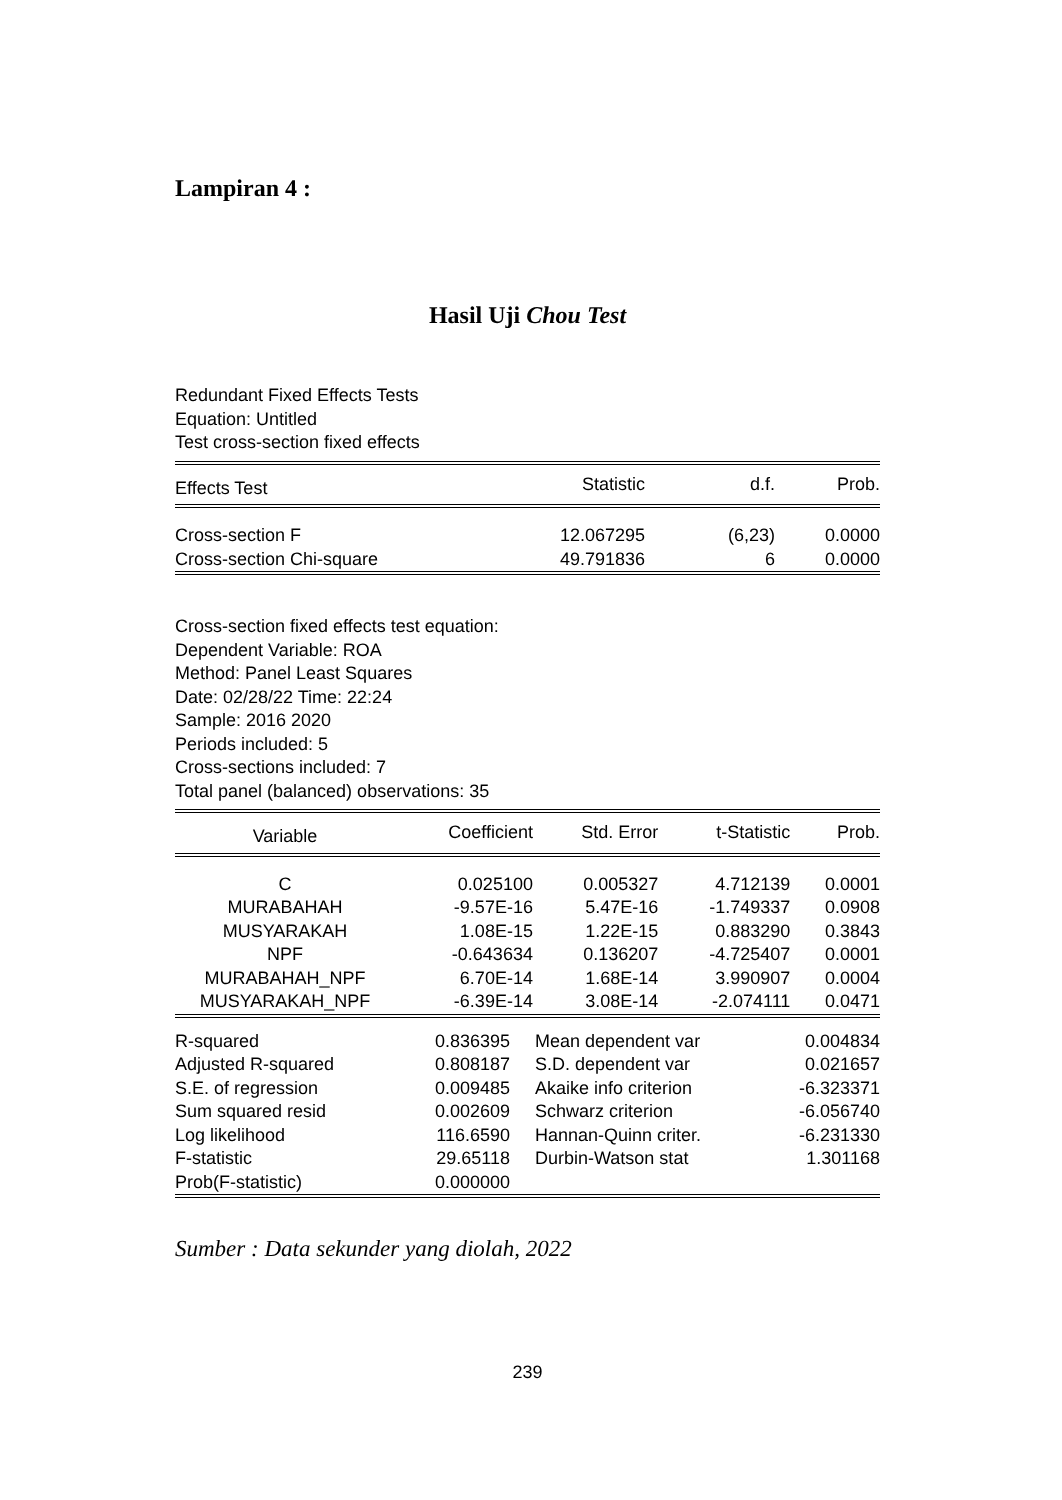Lampiran 4 :
Hasil Uji Chou Test
Redundant Fixed Effects Tests
Equation: Untitled
Test cross-section fixed effects
| Effects Test | Statistic | d.f. | Prob. |
| --- | --- | --- | --- |
| Cross-section F | 12.067295 | (6,23) | 0.0000 |
| Cross-section Chi-square | 49.791836 | 6 | 0.0000 |
Cross-section fixed effects test equation:
Dependent Variable: ROA
Method: Panel Least Squares
Date: 02/28/22 Time: 22:24
Sample: 2016 2020
Periods included: 5
Cross-sections included: 7
Total panel (balanced) observations: 35
| Variable | Coefficient | Std. Error | t-Statistic | Prob. |
| --- | --- | --- | --- | --- |
| C | 0.025100 | 0.005327 | 4.712139 | 0.0001 |
| MURABAHAH | -9.57E-16 | 5.47E-16 | -1.749337 | 0.0908 |
| MUSYARAKAH | 1.08E-15 | 1.22E-15 | 0.883290 | 0.3843 |
| NPF | -0.643634 | 0.136207 | -4.725407 | 0.0001 |
| MURABAHAH_NPF | 6.70E-14 | 1.68E-14 | 3.990907 | 0.0004 |
| MUSYARAKAH_NPF | -6.39E-14 | 3.08E-14 | -2.074111 | 0.0471 |
| R-squared | 0.836395 | Mean dependent var | 0.004834 |
| Adjusted R-squared | 0.808187 | S.D. dependent var | 0.021657 |
| S.E. of regression | 0.009485 | Akaike info criterion | -6.323371 |
| Sum squared resid | 0.002609 | Schwarz criterion | -6.056740 |
| Log likelihood | 116.6590 | Hannan-Quinn criter. | -6.231330 |
| F-statistic | 29.65118 | Durbin-Watson stat | 1.301168 |
| Prob(F-statistic) | 0.000000 | | |
Sumber : Data sekunder yang diolah, 2022
239